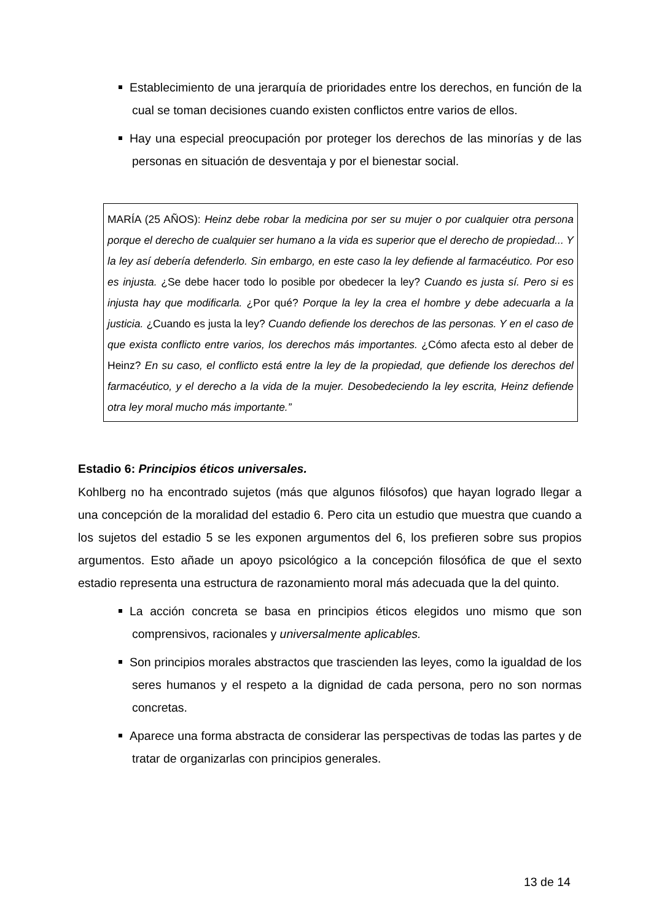Establecimiento de una jerarquía de prioridades entre los derechos, en función de la cual se toman decisiones cuando existen conflictos entre varios de ellos.
Hay una especial preocupación por proteger los derechos de las minorías y de las personas en situación de desventaja y por el bienestar social.
MARÍA (25 AÑOS): Heinz debe robar la medicina por ser su mujer o por cualquier otra persona porque el derecho de cualquier ser humano a la vida es superior que el derecho de propiedad... Y la ley así debería defenderlo. Sin embargo, en este caso la ley defiende al farmacéutico. Por eso es injusta. ¿Se debe hacer todo lo posible por obedecer la ley? Cuando es justa sí. Pero si es injusta hay que modificarla. ¿Por qué? Porque la ley la crea el hombre y debe adecuarla a la justicia. ¿Cuando es justa la ley? Cuando defiende los derechos de las personas. Y en el caso de que exista conflicto entre varios, los derechos más importantes. ¿Cómo afecta esto al deber de Heinz? En su caso, el conflicto está entre la ley de la propiedad, que defiende los derechos del farmacéutico, y el derecho a la vida de la mujer. Desobedeciendo la ley escrita, Heinz defiende otra ley moral mucho más importante.”
Estadio 6: Principios éticos universales.
Kohlberg no ha encontrado sujetos (más que algunos filósofos) que hayan logrado llegar a una concepción de la moralidad del estadio 6. Pero cita un estudio que muestra que cuando a los sujetos del estadio 5 se les exponen argumentos del 6, los prefieren sobre sus propios argumentos. Esto añade un apoyo psicológico a la concepción filosófica de que el sexto estadio representa una estructura de razonamiento moral más adecuada que la del quinto.
La acción concreta se basa en principios éticos elegidos uno mismo que son comprensivos, racionales y universalmente aplicables.
Son principios morales abstractos que trascienden las leyes, como la igualdad de los seres humanos y el respeto a la dignidad de cada persona, pero no son normas concretas.
Aparece una forma abstracta de considerar las perspectivas de todas las partes y de tratar de organizarlas con principios generales.
13 de 14